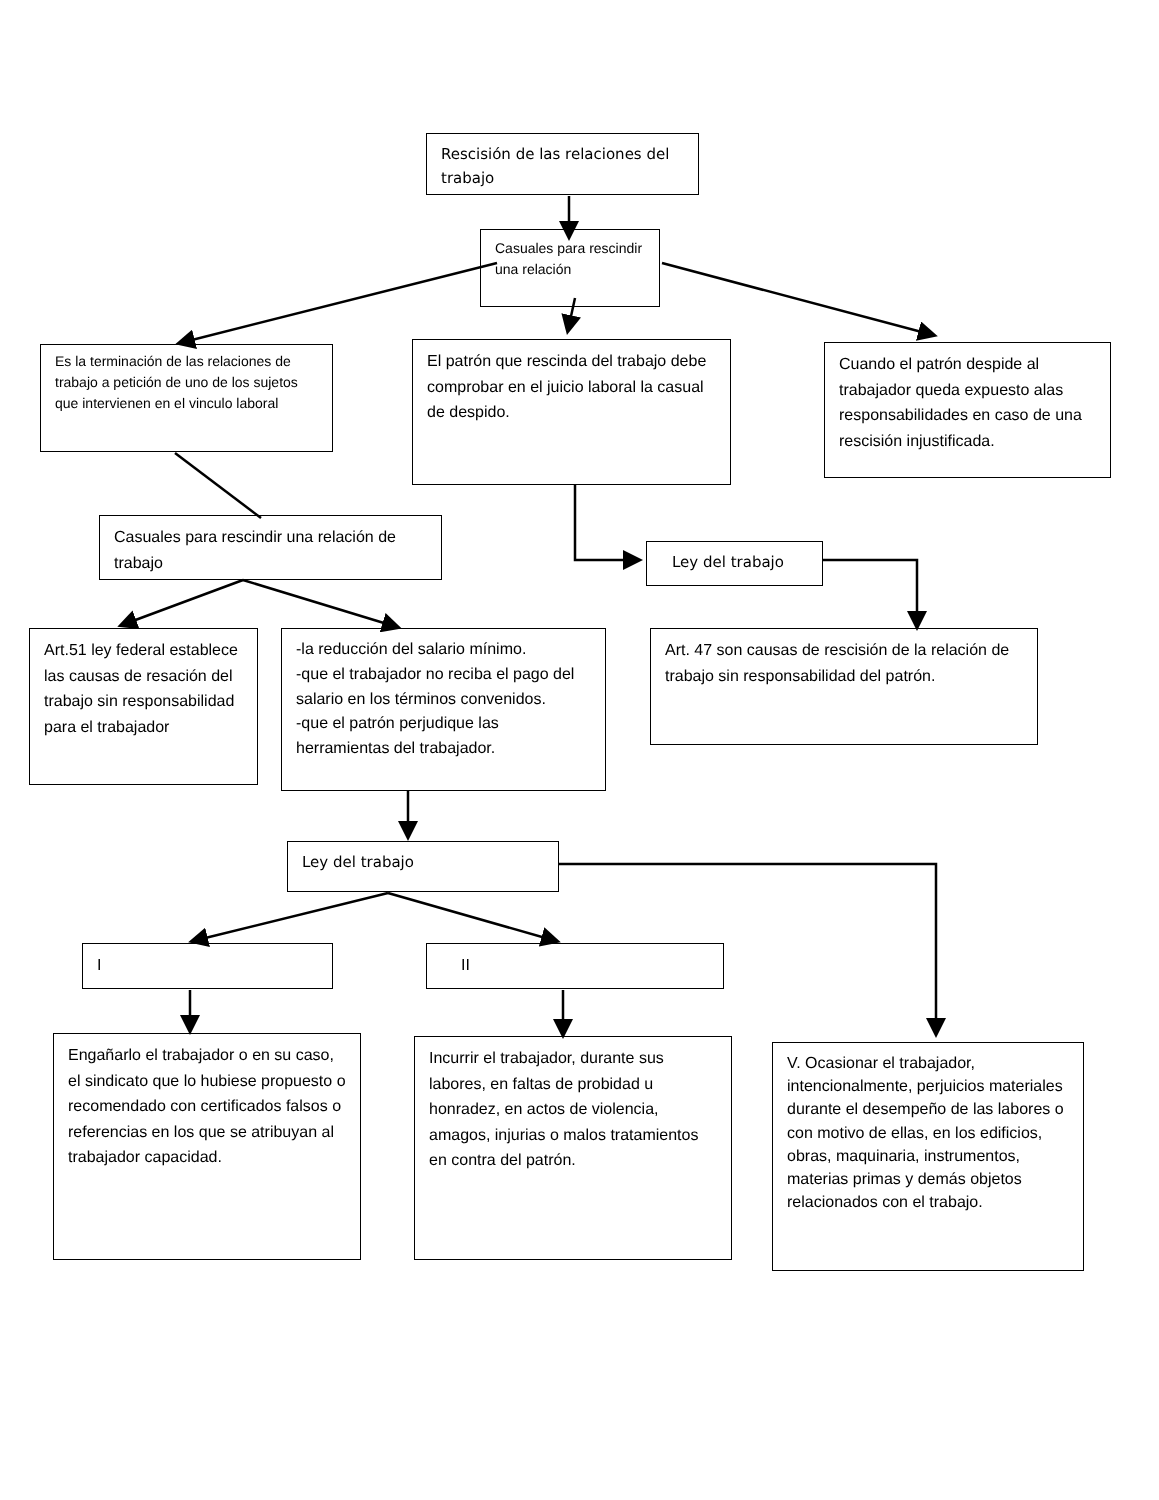Rescisión de las relaciones del trabajo
Casuales para rescindir una relación
Es la terminación de las relaciones de trabajo a petición de uno de los sujetos que intervienen en el vinculo laboral
El patrón que rescinda del trabajo debe comprobar en el juicio laboral la casual de despido.
Cuando el patrón despide al trabajador queda expuesto alas responsabilidades en caso de una rescisión injustificada.
Casuales para rescindir una relación de trabajo
Ley del trabajo
Art.51 ley federal establece las causas de resación del trabajo sin responsabilidad para el trabajador
-la reducción del salario mínimo.
-que el trabajador no reciba el pago del salario en los términos convenidos.
-que el patrón perjudique las herramientas del trabajador.
Art. 47 son causas de rescisión de la relación de trabajo sin responsabilidad del patrón.
Ley del trabajo
I II
Engañarlo el trabajador o en su caso, el sindicato que lo hubiese propuesto o recomendado con certificados falsos o referencias en los que se atribuyan al trabajador capacidad.
Incurrir el trabajador, durante sus labores, en faltas de probidad u honradez, en actos de violencia, amagos, injurias o malos tratamientos en contra del patrón.
V. Ocasionar el trabajador, intencionalmente, perjuicios materiales durante el desempeño de las labores o con motivo de ellas, en los edificios, obras, maquinaria, instrumentos, materias primas y demás objetos relacionados con el trabajo.